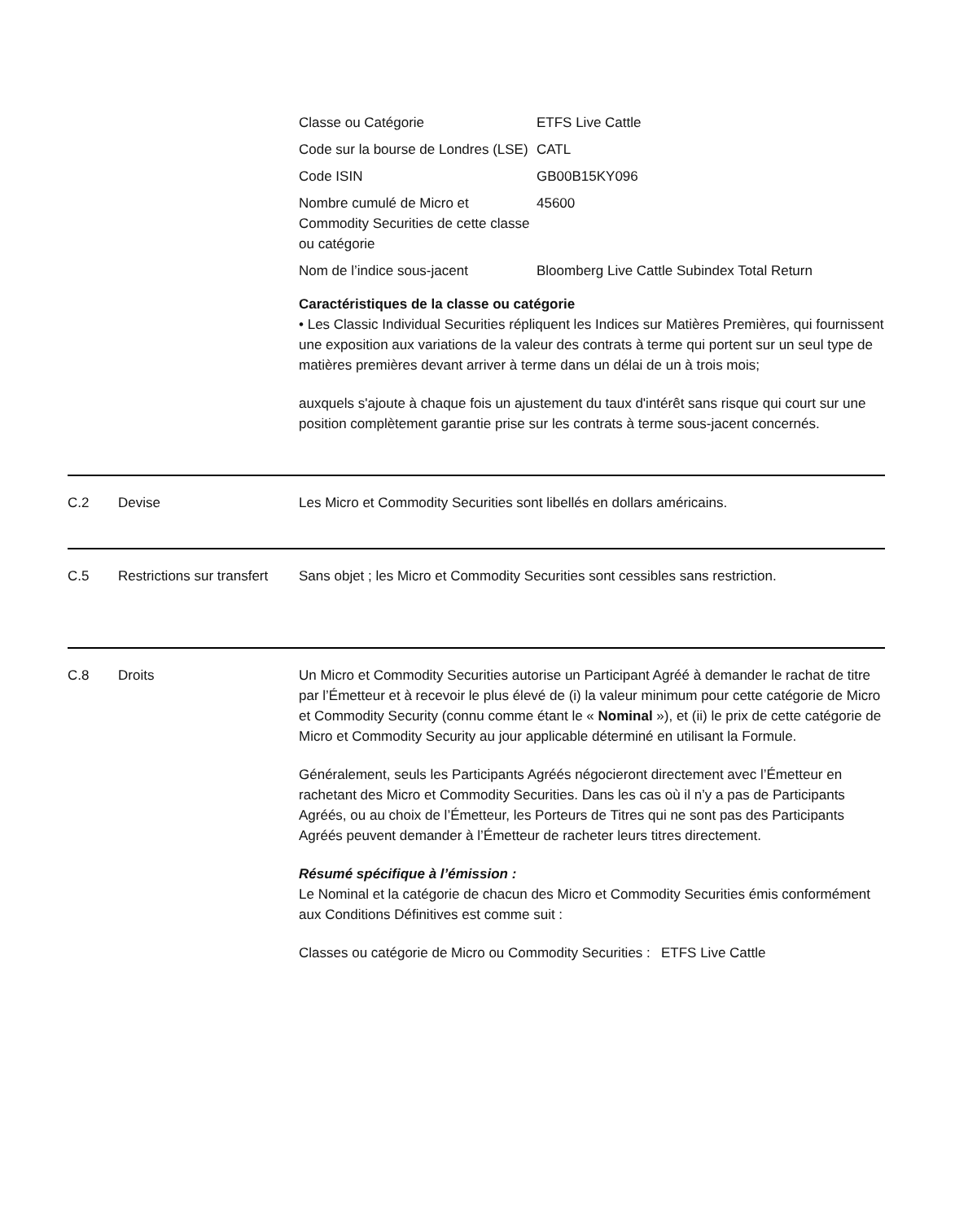| Classe ou Catégorie | ETFS Live Cattle |
| Code sur la bourse de Londres (LSE) | CATL |
| Code ISIN | GB00B15KY096 |
| Nombre cumulé de Micro et Commodity Securities de cette classe ou catégorie | 45600 |
| Nom de l’indice sous-jacent | Bloomberg Live Cattle Subindex Total Return |
Caractéristiques de la classe ou catégorie
• Les Classic Individual Securities répliquent les Indices sur Matières Premières, qui fournissent une exposition aux variations de la valeur des contrats à terme qui portent sur un seul type de matières premières devant arriver à terme dans un délai de un à trois mois;
auxquels s'ajoute à chaque fois un ajustement du taux d'intérêt sans risque qui court sur une position complètement garantie prise sur les contrats à terme sous-jacent concernés.
C.2 Devise Les Micro et Commodity Securities sont libellés en dollars américains.
C.5 Restrictions sur transfert
Sans objet ; les Micro et Commodity Securities sont cessibles sans restriction.
C.8 Droits Un Micro et Commodity Securities autorise un Participant Agréé à demander le rachat de titre par l’Émetteur et à recevoir le plus élevé de (i) la valeur minimum pour cette catégorie de Micro et Commodity Security (connu comme étant le « Nominal »), et (ii) le prix de cette catégorie de Micro et Commodity Security au jour applicable déterminé en utilisant la Formule.
Généralement, seuls les Participants Agréés négocieront directement avec l’Émetteur en rachetant des Micro et Commodity Securities. Dans les cas où il n’y a pas de Participants Agréés, ou au choix de l’Émetteur, les Porteurs de Titres qui ne sont pas des Participants Agréés peuvent demander à l’Émetteur de racheter leurs titres directement.
Résumé spécifique à l’émission :
Le Nominal et la catégorie de chacun des Micro et Commodity Securities émis conformément aux Conditions Définitives est comme suit :
| Classes ou catégorie de Micro ou Commodity Securities : | ETFS Live Cattle |